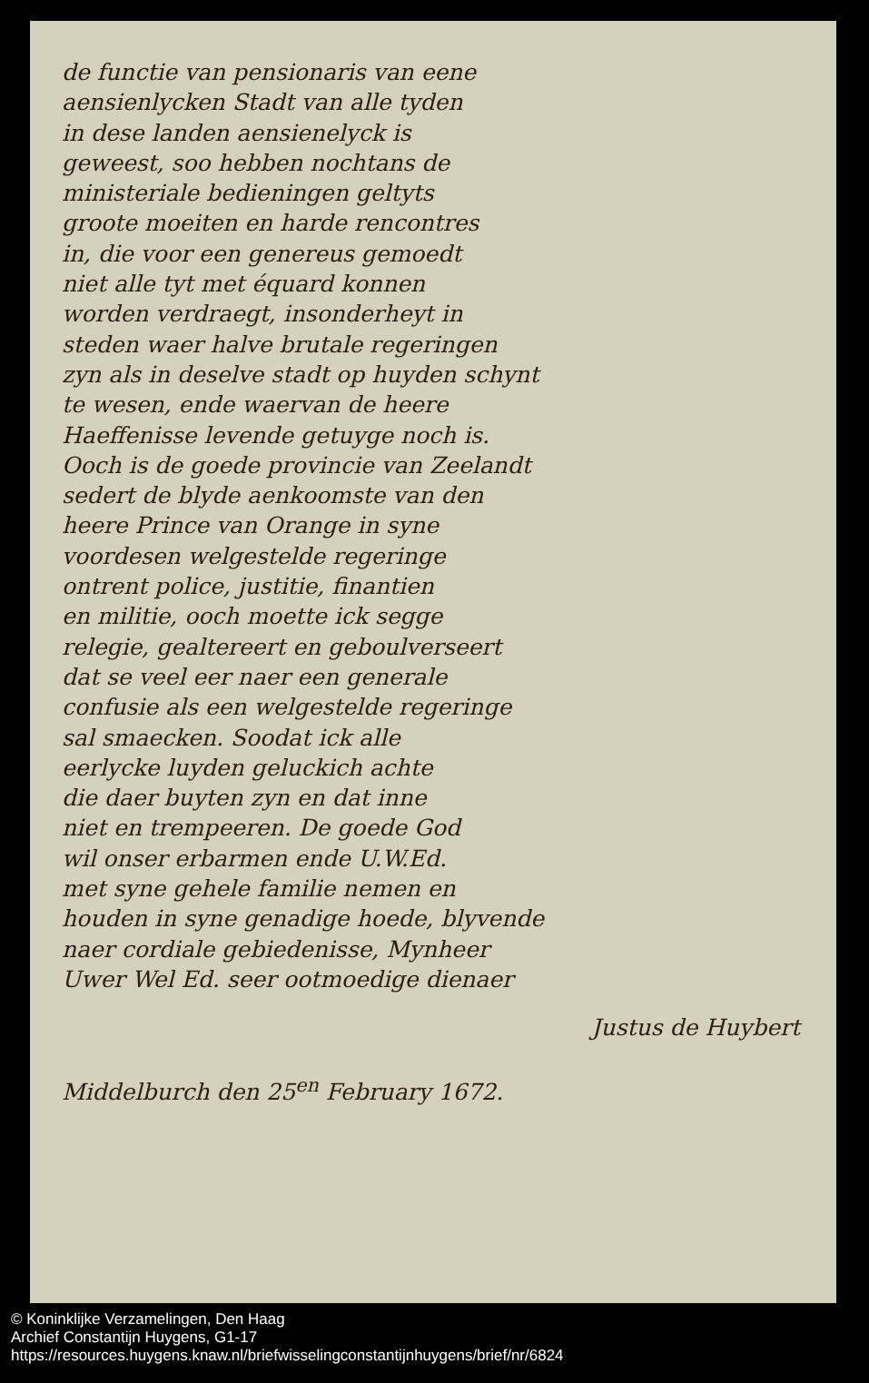de functie van pensionaris van eene
aensienlycken Stadt van alle tyden
in dese landen aensienelyck is
geweest, soo hebben nochtans de
ministeriale bedieningen geltyts
groote moeiten en harde rencontres
in, die voor een genereus gemoedt
niet alle tyt met équard konnen
worden verdraegt, insonderheyt in
steden waer halve brutale regeringen
zyn als in deselve stadt op huyden schynt
te wesen, ende waervan de heere
Haeffenisse levende getuyge noch is.
Ooch is de goede provincie van Zeelandt
sedert de blyde aenkoomste van den
heere Prince van Orange in syne
voordesen welgestelde regeringe
ontrent police, justitie, finantien
en militie, ooch moette ick segge
relegie, gealtereert en geboulverseert
dat se veel eer naer een generale
confusie als een welgestelde regeringe
sal smaecken. Soodat ick alle
eerlycke luyden geluckich achte
die daer buyten zyn en dat inne
niet en trempeeren. De goede God
wil onser erbarmen ende U.W.Ed.
met syne gehele familie nemen en
houden in syne genadige hoede, blyvende
naer cordiale gebiedenisse, Mynheer
Uwer Wel Ed. seer ootmoedige dienaer
Justus de Huybert
Middelburch den 25<sup>en</sup> February 1672.
© Koninklijke Verzamelingen, Den Haag
Archief Constantijn Huygens, G1-17
https://resources.huygens.knaw.nl/briefwisselingconstantijnhuygens/brief/nr/6824